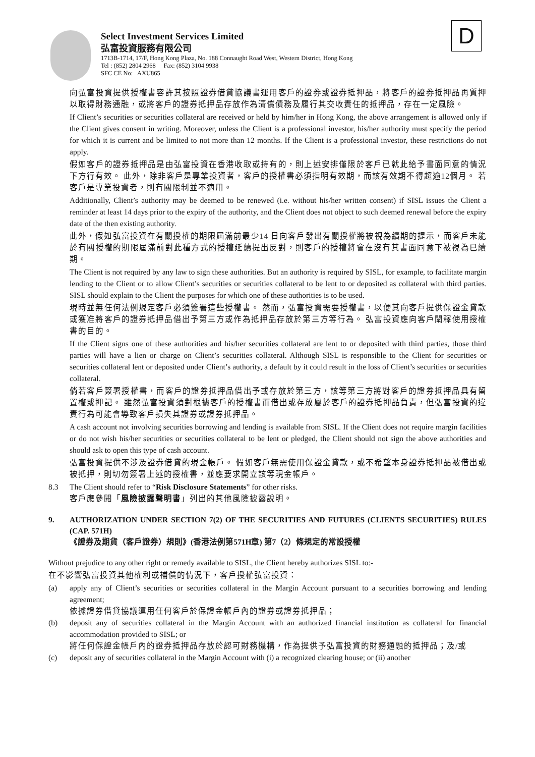D
Select Investment Services Limited
弘富投資服務有限公司
1713B-1714, 17/F, Hong Kong Plaza, No. 188 Connaught Road West, Western District, Hong Kong
Tel : (852) 2804 2968 Fax: (852) 3104 9938
SFC CE No: AXU865
向弘富投資提供授權書容許其按照證券借貸協議書運用客戶的證券或證券抵押品，將客戶的證券抵押品再質押以取得財務通融，或將客戶的證券抵押品存放作為清償債務及履行其交收責任的抵押品，存在一定風險。
If Client’s securities or securities collateral are received or held by him/her in Hong Kong, the above arrangement is allowed only if the Client gives consent in writing. Moreover, unless the Client is a professional investor, his/her authority must specify the period for which it is current and be limited to not more than 12 months. If the Client is a professional investor, these restrictions do not apply.
假如客戶的證券抵押品是由弘富投資在香港收取或持有的，則上述安排僅限於客戶已就此給予書面同意的情況下方行有效。 此外，除非客戶是專業投資者，客戶的授權書必須指明有效期，而該有效期不得超逾12個月。 若客戶是專業投資者，則有關限制並不適用。
Additionally, Client’s authority may be deemed to be renewed (i.e. without his/her written consent) if SISL issues the Client a reminder at least 14 days prior to the expiry of the authority, and the Client does not object to such deemed renewal before the expiry date of the then existing authority.
此外，假如弘富投資在有關授權的期限屆滿前最少14 日向客戶發出有關授權將被視為續期的提示，而客戶未能於有關授權的期限屆滿前對此種方式的授權延續提出反對，則客戶的授權將會在沒有其書面同意下被視為已續期。
The Client is not required by any law to sign these authorities. But an authority is required by SISL, for example, to facilitate margin lending to the Client or to allow Client’s securities or securities collateral to be lent to or deposited as collateral with third parties. SISL should explain to the Client the purposes for which one of these authorities is to be used.
現時並無任何法例規定客戶必須簽署這些授權書。 然而，弘富投資需要授權書，以便其向客戶提供保證金貸款或獲准將客戶的證券抵押品借出予第三方或作為抵押品存放於第三方等行為。 弘富投資應向客戶闡釋使用授權書的目的。
If the Client signs one of these authorities and his/her securities collateral are lent to or deposited with third parties, those third parties will have a lien or charge on Client’s securities collateral. Although SISL is responsible to the Client for securities or securities collateral lent or deposited under Client’s authority, a default by it could result in the loss of Client’s securities or securities collateral.
倘若客戶簽署授權書，而客戶的證券抵押品借出予或存放於第三方，該等第三方將對客戶的證券抵押品具有留置權或押記。 雖然弘富投資須對根據客戶的授權書而借出或存放屬於客戶的證券抵押品負責，但弘富投資的違責行為可能會導致客戶損失其證券或證券抵押品。
A cash account not involving securities borrowing and lending is available from SISL. If the Client does not require margin facilities or do not wish his/her securities or securities collateral to be lent or pledged, the Client should not sign the above authorities and should ask to open this type of cash account.
弘富投資提供不涉及證券借貸的現金帳戶。 假如客戶無需使用保證金貸款，或不希望本身證券抵押品被借出或被抵押，則切勿簽署上述的授權書，並應要求開立該等現金帳戶。
8.3 The Client should refer to “Risk Disclosure Statements” for other risks.
客戶應參閱「風險披露聲明書」列出的其他風險披露說明。
9. AUTHORIZATION UNDER SECTION 7(2) OF THE SECURITIES AND FUTURES (CLIENTS SECURITIES) RULES (CAP. 571H)
《證券及期貨（客戶證券）規則》(香港法例第571H章) 第7（2）條規定的常設授權
Without prejudice to any other right or remedy available to SISL, the Client hereby authorizes SISL to:-
在不影響弘富投資其他權利或補償的情況下，客戶授權弘富投資：
(a) apply any of Client’s securities or securities collateral in the Margin Account pursuant to a securities borrowing and lending agreement;
依據證券借貸協議運用任何客戶於保證金帳戶內的證券或證券抵押品；
(b) deposit any of securities collateral in the Margin Account with an authorized financial institution as collateral for financial accommodation provided to SISL; or
將任何保證金帳戶內的證券抵押品存放於認可財務機構，作為提供予弘富投資的財務通融的抵押品；及/或
(c) deposit any of securities collateral in the Margin Account with (i) a recognized clearing house; or (ii) another